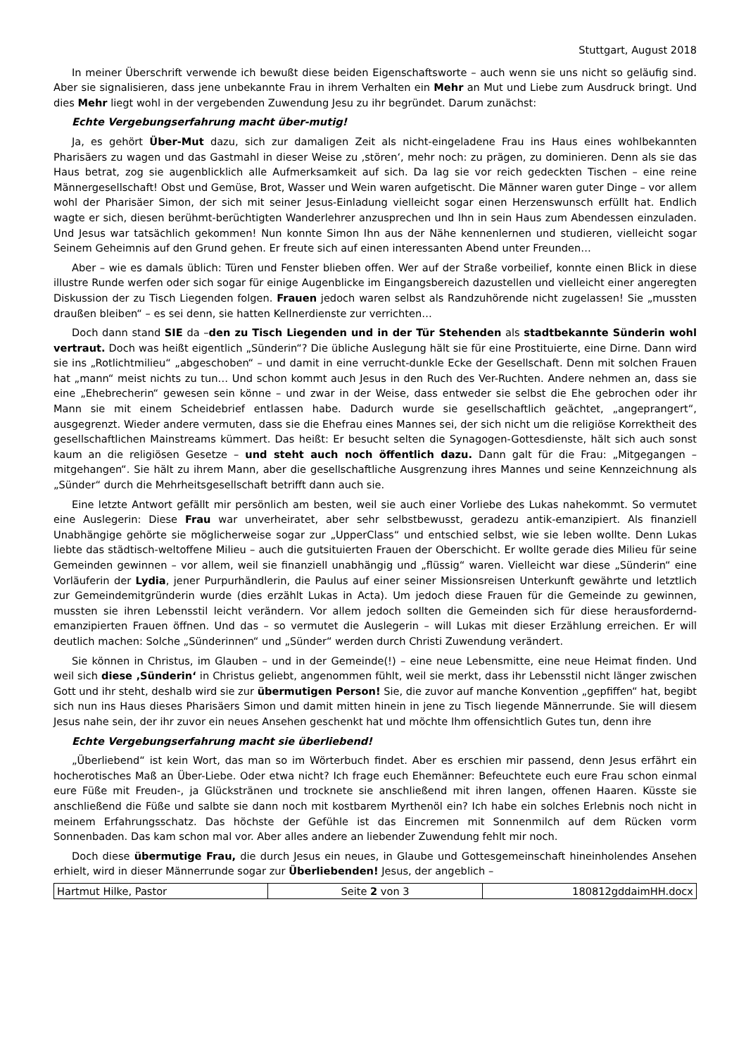Stuttgart, August 2018
In meiner Überschrift verwende ich bewußt diese beiden Eigenschaftsworte – auch wenn sie uns nicht so geläufig sind. Aber sie signalisieren, dass jene unbekannte Frau in ihrem Verhalten ein Mehr an Mut und Liebe zum Ausdruck bringt. Und dies Mehr liegt wohl in der vergebenden Zuwendung Jesu zu ihr begründet. Darum zunächst:
Echte Vergebungserfahrung macht über-mutig!
Ja, es gehört Über-Mut dazu, sich zur damaligen Zeit als nicht-eingeladene Frau ins Haus eines wohlbekannten Pharisäers zu wagen und das Gastmahl in dieser Weise zu ‚stören‘, mehr noch: zu prägen, zu dominieren. Denn als sie das Haus betrat, zog sie augenblicklich alle Aufmerksamkeit auf sich. Da lag sie vor reich gedeckten Tischen – eine reine Männergesellschaft! Obst und Gemüse, Brot, Wasser und Wein waren aufgetischt. Die Männer waren guter Dinge – vor allem wohl der Pharisäer Simon, der sich mit seiner Jesus-Einladung vielleicht sogar einen Herzenswunsch erfüllt hat. Endlich wagte er sich, diesen berühmt-berüchtigten Wanderlehrer anzusprechen und Ihn in sein Haus zum Abendessen einzuladen. Und Jesus war tatsächlich gekommen! Nun konnte Simon Ihn aus der Nähe kennenlernen und studieren, vielleicht sogar Seinem Geheimnis auf den Grund gehen. Er freute sich auf einen interessanten Abend unter Freunden…
Aber – wie es damals üblich: Türen und Fenster blieben offen. Wer auf der Straße vorbeilief, konnte einen Blick in diese illustre Runde werfen oder sich sogar für einige Augenblicke im Eingangsbereich dazustellen und vielleicht einer angeregten Diskussion der zu Tisch Liegenden folgen. Frauen jedoch waren selbst als Randzuhörende nicht zugelassen! Sie „mussten draußen bleiben“ – es sei denn, sie hatten Kellnerdienste zur verrichten…
Doch dann stand SIE da –den zu Tisch Liegenden und in der Tür Stehenden als stadtbekannte Sünderin wohl vertraut. Doch was heißt eigentlich „Sünderin“? Die übliche Auslegung hält sie für eine Prostituierte, eine Dirne. Dann wird sie ins „Rotlichtmilieu“ „abgeschoben“ – und damit in eine verrucht-dunkle Ecke der Gesellschaft. Denn mit solchen Frauen hat „mann“ meist nichts zu tun… Und schon kommt auch Jesus in den Ruch des Ver-Ruchten. Andere nehmen an, dass sie eine „Ehebrecherin“ gewesen sein könne – und zwar in der Weise, dass entweder sie selbst die Ehe gebrochen oder ihr Mann sie mit einem Scheidebrief entlassen habe. Dadurch wurde sie gesellschaftlich geächtet, „angeprangert“, ausgegrenzt. Wieder andere vermuten, dass sie die Ehefrau eines Mannes sei, der sich nicht um die religiöse Korrektheit des gesellschaftlichen Mainstreams kümmert. Das heißt: Er besucht selten die Synagogen-Gottesdienste, hält sich auch sonst kaum an die religiösen Gesetze – und steht auch noch öffentlich dazu. Dann galt für die Frau: „Mitgegangen – mitgehangen“. Sie hält zu ihrem Mann, aber die gesellschaftliche Ausgrenzung ihres Mannes und seine Kennzeichnung als „Sünder“ durch die Mehrheitsgesellschaft betrifft dann auch sie.
Eine letzte Antwort gefällt mir persönlich am besten, weil sie auch einer Vorliebe des Lukas nahekommt. So vermutet eine Auslegerin: Diese Frau war unverheiratet, aber sehr selbstbewusst, geradezu antik-emanzipiert. Als finanziell Unabhängige gehörte sie möglicherweise sogar zur „UpperClass“ und entschied selbst, wie sie leben wollte. Denn Lukas liebte das städtisch-weltoffene Milieu – auch die gutsituierten Frauen der Oberschicht. Er wollte gerade dies Milieu für seine Gemeinden gewinnen – vor allem, weil sie finanziell unabhängig und „flüssig“ waren. Vielleicht war diese „Sünderin“ eine Vorläuferin der Lydia, jener Purpurhändlerin, die Paulus auf einer seiner Missionsreisen Unterkunft gewährte und letztlich zur Gemeindemitgründerin wurde (dies erzählt Lukas in Acta). Um jedoch diese Frauen für die Gemeinde zu gewinnen, mussten sie ihren Lebensstil leicht verändern. Vor allem jedoch sollten die Gemeinden sich für diese herausfordernd-emanzipierten Frauen öffnen. Und das – so vermutet die Auslegerin – will Lukas mit dieser Erzählung erreichen. Er will deutlich machen: Solche „Sünderinnen“ und „Sünder“ werden durch Christi Zuwendung verändert.
Sie können in Christus, im Glauben – und in der Gemeinde(!) – eine neue Lebensmitte, eine neue Heimat finden. Und weil sich diese ‚Sünderin‘ in Christus geliebt, angenommen fühlt, weil sie merkt, dass ihr Lebensstil nicht länger zwischen Gott und ihr steht, deshalb wird sie zur übermutigen Person! Sie, die zuvor auf manche Konvention „gepfiffen“ hat, begibt sich nun ins Haus dieses Pharisäers Simon und damit mitten hinein in jene zu Tisch liegende Männerrunde. Sie will diesem Jesus nahe sein, der ihr zuvor ein neues Ansehen geschenkt hat und möchte Ihm offensichtlich Gutes tun, denn ihre
Echte Vergebungserfahrung macht sie überliebend!
„Überliebend“ ist kein Wort, das man so im Wörterbuch findet. Aber es erschien mir passend, denn Jesus erfährt ein hocherotisches Maß an Über-Liebe. Oder etwa nicht? Ich frage euch Ehemänner: Befeuchtete euch eure Frau schon einmal eure Füße mit Freuden-, ja Glückstränen und trocknete sie anschließend mit ihren langen, offenen Haaren. Küsste sie anschließend die Füße und salbte sie dann noch mit kostbarem Myrthenöl ein? Ich habe ein solches Erlebnis noch nicht in meinem Erfahrungsschatz. Das höchste der Gefühle ist das Eincremen mit Sonnenmilch auf dem Rücken vorm Sonnenbaden. Das kam schon mal vor. Aber alles andere an liebender Zuwendung fehlt mir noch.
Doch diese übermutige Frau, die durch Jesus ein neues, in Glaube und Gottesgemeinschaft hineinholendes Ansehen erhielt, wird in dieser Männerrunde sogar zur Überliebenden! Jesus, der angeblich –
| Hartmut Hilke, Pastor | Seite 2 von 3 | 180812gddaimHH.docx |